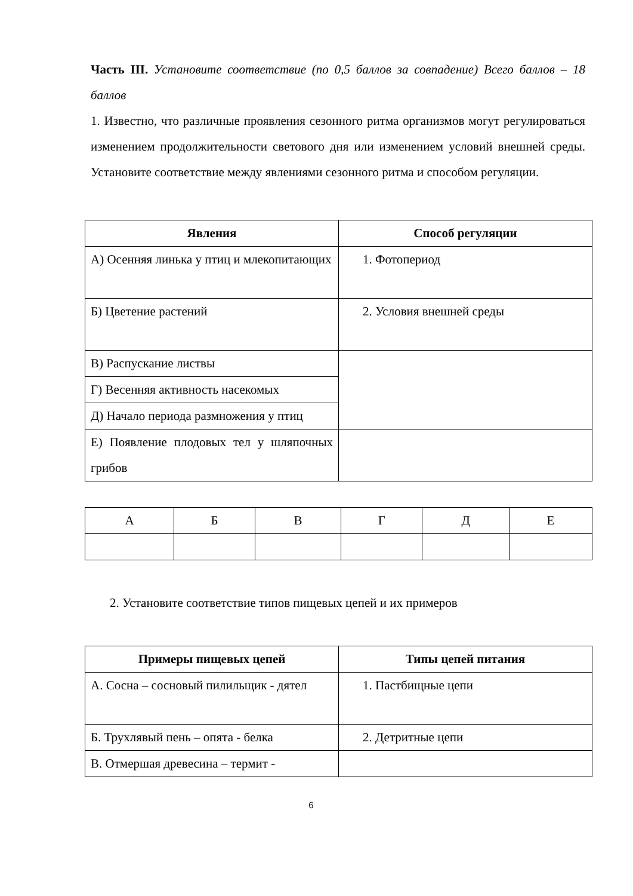Часть III. Установите соответствие (по 0,5 баллов за совпадение) Всего баллов – 18 баллов
1. Известно, что различные проявления сезонного ритма организмов могут регулироваться изменением продолжительности светового дня или изменением условий внешней среды. Установите соответствие между явлениями сезонного ритма и способом регуляции.
| Явления | Способ регуляции |
| --- | --- |
| А) Осенняя линька у птиц и млекопитающих | 1. Фотопериод |
| Б) Цветение растений | 2. Условия внешней среды |
| В) Распускание листвы | |
| Г) Весенняя активность насекомых | |
| Д) Начало периода размножения у птиц | |
| Е) Появление плодовых тел у шляпочных грибов | |
| А | Б | В | Г | Д | Е |
2. Установите соответствие типов пищевых цепей и их примеров
| Примеры пищевых цепей | Типы цепей питания |
| --- | --- |
| А. Сосна – сосновый пилильщик - дятел | 1. Пастбищные цепи |
| Б. Трухлявый пень – опята - белка | 2. Детритные цепи |
| В. Отмершая древесина – термит - | |
6